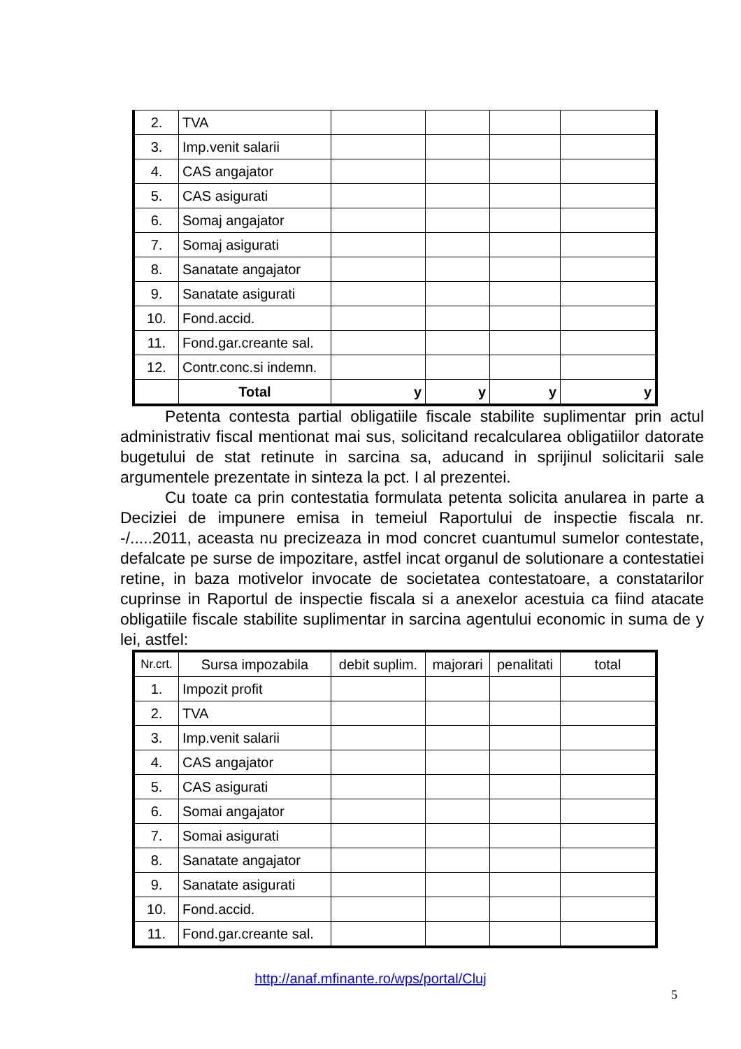| 2. | TVA | | | | |
| 3. | Imp.venit salarii | | | | |
| 4. | CAS angajator | | | | |
| 5. | CAS asigurati | | | | |
| 6. | Somaj angajator | | | | |
| 7. | Somaj asigurati | | | | |
| 8. | Sanatate angajator | | | | |
| 9. | Sanatate asigurati | | | | |
| 10. | Fond.accid. | | | | |
| 11. | Fond.gar.creante sal. | | | | |
| 12. | Contr.conc.si indemn. | | | | |
| | Total | y | y | y | y |
Petenta contesta partial obligatiile fiscale stabilite suplimentar prin actul administrativ fiscal mentionat mai sus, solicitand recalcularea obligatiilor datorate bugetului de stat retinute in sarcina sa, aducand in sprijinul solicitarii sale argumentele prezentate in sinteza la pct. I al prezentei.
Cu toate ca prin contestatia formulata petenta solicita anularea in parte a Deciziei de impunere emisa in temeiul Raportului de inspectie fiscala nr. -/.....2011, aceasta nu precizeaza in mod concret cuantumul sumelor contestate, defalcate pe surse de impozitare, astfel incat organul de solutionare a contestatiei retine, in baza motivelor invocate de societatea contestatoare, a constatarilor cuprinse in Raportul de inspectie fiscala si a anexelor acestuia ca fiind atacate obligatiile fiscale stabilite suplimentar in sarcina agentului economic in suma de y lei, astfel:
| Nr.crt. | Sursa impozabila | debit suplim. | majorari | penalitati | total |
| --- | --- | --- | --- | --- | --- |
| 1. | Impozit profit | | | | |
| 2. | TVA | | | | |
| 3. | Imp.venit salarii | | | | |
| 4. | CAS angajator | | | | |
| 5. | CAS asigurati | | | | |
| 6. | Somai angajator | | | | |
| 7. | Somai asigurati | | | | |
| 8. | Sanatate angajator | | | | |
| 9. | Sanatate asigurati | | | | |
| 10. | Fond.accid. | | | | |
| 11. | Fond.gar.creante sal. | | | | |
5
http://anaf.mfinante.ro/wps/portal/Cluj